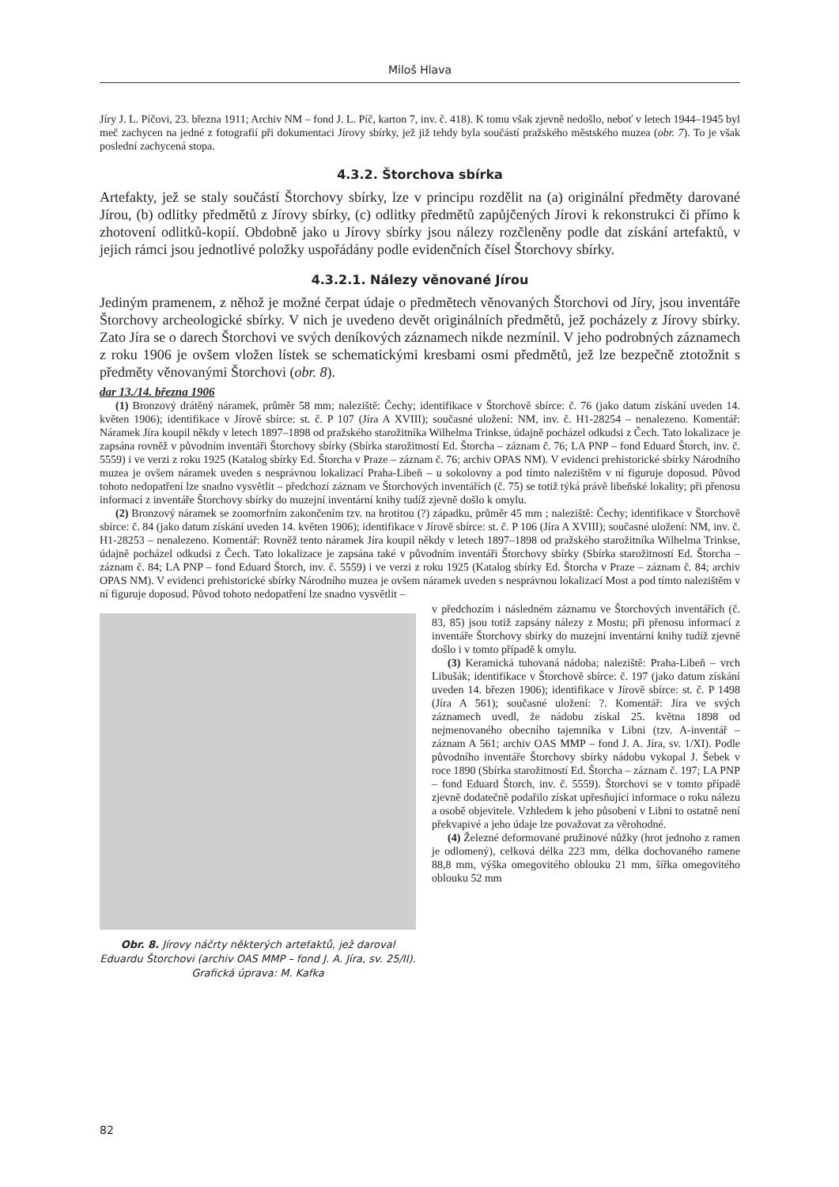Miloš Hlava
Jíry J. L. Píčovi, 23. března 1911; Archiv NM – fond J. L. Píč, karton 7, inv. č. 418). K tomu však zjevně nedošlo, neboť v letech 1944–1945 byl meč zachycen na jedné z fotografií při dokumentaci Jírovy sbírky, jež již tehdy byla součástí pražského městského muzea (obr. 7). To je však poslední zachycená stopa.
4.3.2. Štorchova sbírka
Artefakty, jež se staly součástí Štorchovy sbírky, lze v principu rozdělit na (a) originální předměty darované Jírou, (b) odlitky předmětů z Jírovy sbírky, (c) odlitky předmětů zapůjčených Jírovi k rekonstrukci či přímo k zhotovení odlitků-kopií. Obdobně jako u Jírovy sbírky jsou nálezy rozčleněny podle dat získání artefaktů, v jejich rámci jsou jednotlivé položky uspořádány podle evidenčních čísel Štorchovy sbírky.
4.3.2.1. Nálezy věnované Jírou
Jediným pramenem, z něhož je možné čerpat údaje o předmětech věnovaných Štorchovi od Jíry, jsou inventáře Štorchovy archeologické sbírky. V nich je uvedeno devět originálních předmětů, jež pocházely z Jírovy sbírky. Zato Jíra se o darech Štorchovi ve svých deníkových záznamech nikde nezmínil. V jeho podrobných záznamech z roku 1906 je ovšem vložen lístek se schematickými kresbami osmi předmětů, jež lze bezpečně ztotožnit s předměty věnovanými Štorchovi (obr. 8).
dar 13./14. března 1906
(1) Bronzový drátěný náramek, průměr 58 mm; naleziště: Čechy; identifikace v Štorchově sbírce: č. 76 (jako datum získání uveden 14. květen 1906); identifikace v Jírově sbírce: st. č. P 107 (Jíra A XVIII); současné uložení: NM, inv. č. H1-28254 – nenalezeno. Komentář: Náramek Jíra koupil někdy v letech 1897–1898 od pražského starožitníka Wilhelma Trinkse, údajně pocházel odkudsi z Čech. Tato lokalizace je zapsána rovněž v původním inventáři Štorchovy sbírky (Sbírka starožitností Ed. Štorcha – záznam č. 76; LA PNP – fond Eduard Štorch, inv. č. 5559) i ve verzi z roku 1925 (Katalog sbírky Ed. Štorcha v Praze – záznam č. 76; archiv OPAS NM). V evidenci prehistorické sbírky Národního muzea je ovšem náramek uveden s nesprávnou lokalizací Praha-Libeň – u sokolovny a pod tímto nalezištěm v ní figuruje doposud. Původ tohoto nedopatření lze snadno vysvětlit – předchozí záznam ve Štorchových inventářích (č. 75) se totiž týká právě libeňské lokality; při přenosu informací z inventáře Štorchovy sbírky do muzejní inventární knihy tudíž zjevně došlo k omylu.
(2) Bronzový náramek se zoomorfním zakončením tzv. na hrotitou (?) západku, průměr 45 mm ; naleziště: Čechy; identifikace v Štorchově sbírce: č. 84 (jako datum získání uveden 14. květen 1906); identifikace v Jírově sbírce: st. č. P 106 (Jíra A XVIII); současné uložení: NM, inv. č. H1-28253 – nenalezeno. Komentář: Rovněž tento náramek Jíra koupil někdy v letech 1897–1898 od pražského starožitníka Wilhelma Trinkse, údajně pocházel odkudsi z Čech. Tato lokalizace je zapsána také v původním inventáři Štorchovy sbírky (Sbírka starožitností Ed. Štorcha – záznam č. 84; LA PNP – fond Eduard Štorch, inv. č. 5559) i ve verzi z roku 1925 (Katalog sbírky Ed. Štorcha v Praze – záznam č. 84; archiv OPAS NM). V evidenci prehistorické sbírky Národního muzea je ovšem náramek uveden s nesprávnou lokalizací Most a pod tímto nalezištěm v ní figuruje doposud. Původ tohoto nedopatření lze snadno vysvětlit –
Obr. 8. Jírovy náčrty některých artefaktů, jež daroval Eduardu Štorchovi (archiv OAS MMP – fond J. A. Jíra, sv. 25/II). Grafická úprava: M. Kafka
v předchozím i následném záznamu ve Štorchových inventářích (č. 83, 85) jsou totiž zapsány nálezy z Mostu; při přenosu informací z inventáře Štorchovy sbírky do muzejní inventární knihy tudíž zjevně došlo i v tomto případě k omylu.
(3) Keramická tuhovaná nádoba; naleziště: Praha-Libeň – vrch Libušák; identifikace v Štorchově sbírce: č. 197 (jako datum získání uveden 14. březen 1906); identifikace v Jírově sbírce: st. č. P 1498 (Jíra A 561); současné uložení: ?. Komentář: Jíra ve svých záznamech uvedl, že nádobu získal 25. května 1898 od nejmenovaného obecního tajemníka v Libni (tzv. A-inventář – záznam A 561; archiv OAS MMP – fond J. A. Jíra, sv. 1/XI). Podle původního inventáře Štorchovy sbírky nádobu vykopal J. Šebek v roce 1890 (Sbírka starožitností Ed. Štorcha – záznam č. 197; LA PNP – fond Eduard Štorch, inv. č. 5559). Štorchovi se v tomto případě zjevně dodatečně podařilo získat upřesňující informace o roku nálezu a osobě objevitele. Vzhledem k jeho působení v Libni to ostatně není překvapivé a jeho údaje lze považovat za věrohodné.
(4) Železné deformované pružinové nůžky (hrot jednoho z ramen je odlomený), celková délka 223 mm, délka dochovaného ramene 88,8 mm, výška omegovitého oblouku 21 mm, šířka omegovitého oblouku 52 mm
82